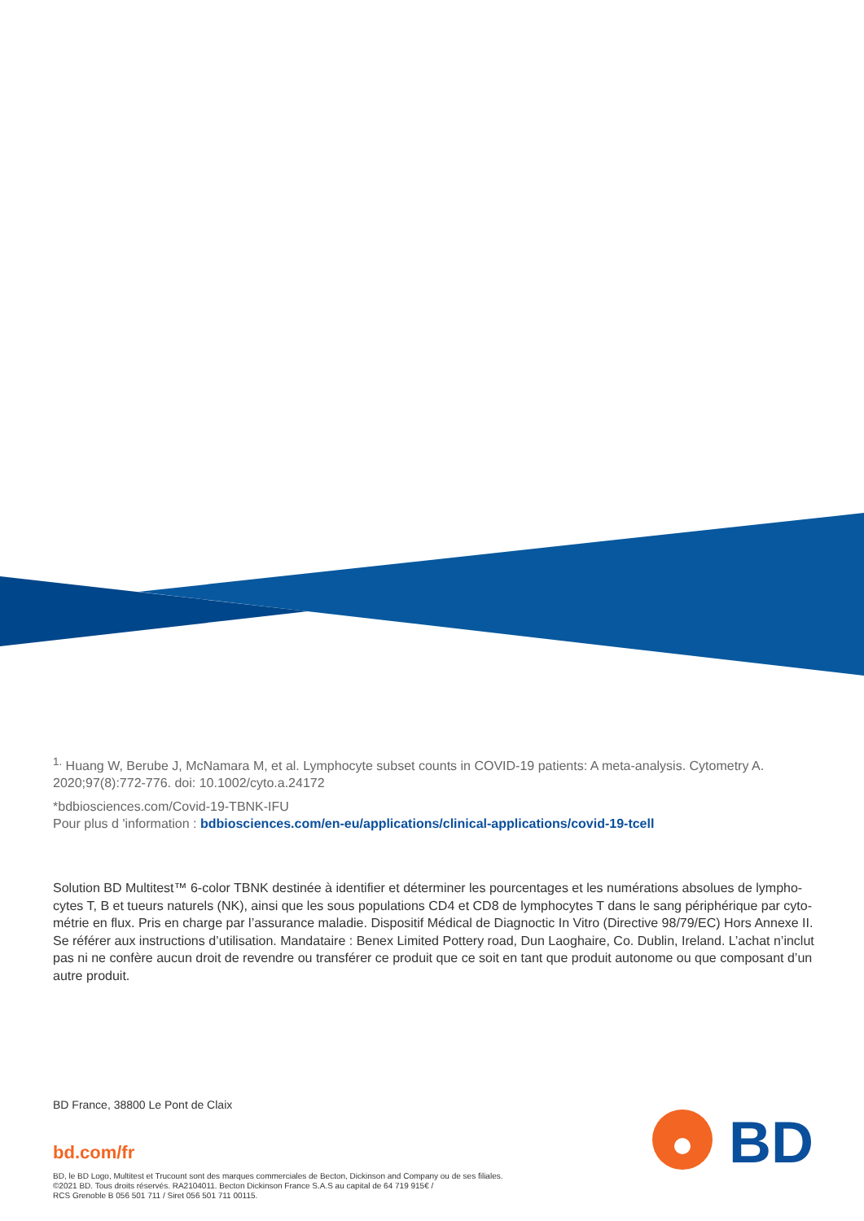<sup>1.</sup> Huang W, Berube J, McNamara M, et al. Lymphocyte subset counts in COVID-19 patients: A meta-analysis. Cytometry A. 2020;97(8):772-776. doi: 10.1002/cyto.a.24172
*bdbiosciences.com/Covid-19-TBNK-IFU
Pour plus d 'information : bdbiosciences.com/en-eu/applications/clinical-applications/covid-19-tcell
Solution BD Multitest™ 6-color TBNK destinée à identifier et déterminer les pourcentages et les numérations absolues de lympho-cytes T, B et tueurs naturels (NK), ainsi que les sous populations CD4 et CD8 de lymphocytes T dans le sang périphérique par cyto-métrie en flux. Pris en charge par l’assurance maladie. Dispositif Médical de Diagnoctic In Vitro (Directive 98/79/EC) Hors Annexe II. Se référer aux instructions d’utilisation. Mandataire : Benex Limited Pottery road, Dun Laoghaire, Co. Dublin, Ireland. L’achat n’inclut pas ni ne confère aucun droit de revendre ou transférer ce produit que ce soit en tant que produit autonome ou que composant d’un autre produit.
BD France, 38800 Le Pont de Claix
bd.com/fr
BD, le BD Logo, Multitest et Trucount sont des marques commerciales de Becton, Dickinson and Company ou de ses filiales.
©2021 BD. Tous droits réservés. RA2104011. Becton Dickinson France S.A.S au capital de 64 719 915€ /
RCS Grenoble B 056 501 711 / Siret 056 501 711 00115.
BD